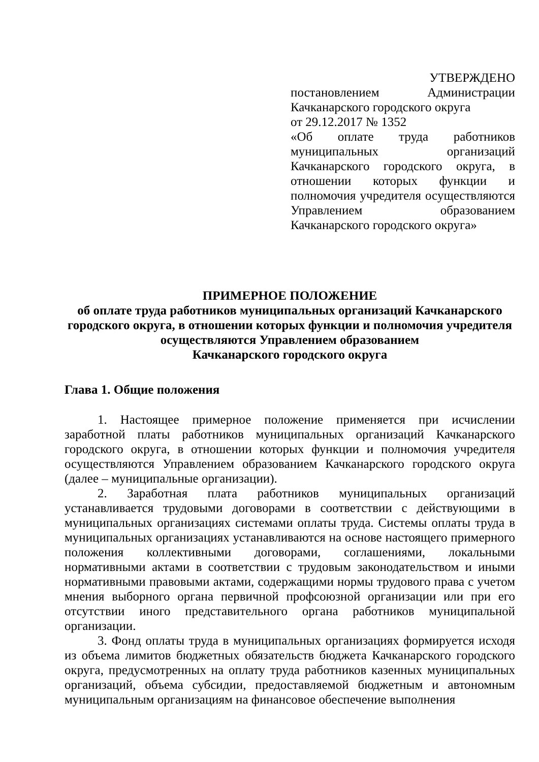УТВЕРЖДЕНО
постановлением Администрации Качканарского городского округа
от 29.12.2017 № 1352
«Об оплате труда работников муниципальных организаций Качканарского городского округа, в отношении которых функции и полномочия учредителя осуществляются Управлением образованием Качканарского городского округа»
ПРИМЕРНОЕ ПОЛОЖЕНИЕ
об оплате труда работников муниципальных организаций Качканарского городского округа, в отношении которых функции и полномочия учредителя осуществляются Управлением образованием
Качканарского городского округа
Глава 1. Общие положения
1. Настоящее примерное положение применяется при исчислении заработной платы работников муниципальных организаций Качканарского городского округа, в отношении которых функции и полномочия учредителя осуществляются Управлением образованием Качканарского городского округа (далее – муниципальные организации).
2. Заработная плата работников муниципальных организаций устанавливается трудовыми договорами в соответствии с действующими в муниципальных организациях системами оплаты труда. Системы оплаты труда в муниципальных организациях устанавливаются на основе настоящего примерного положения коллективными договорами, соглашениями, локальными нормативными актами в соответствии с трудовым законодательством и иными нормативными правовыми актами, содержащими нормы трудового права с учетом мнения выборного органа первичной профсоюзной организации или при его отсутствии иного представительного органа работников муниципальной организации.
3. Фонд оплаты труда в муниципальных организациях формируется исходя из объема лимитов бюджетных обязательств бюджета Качканарского городского округа, предусмотренных на оплату труда работников казенных муниципальных организаций, объема субсидии, предоставляемой бюджетным и автономным муниципальным организациям на финансовое обеспечение выполнения